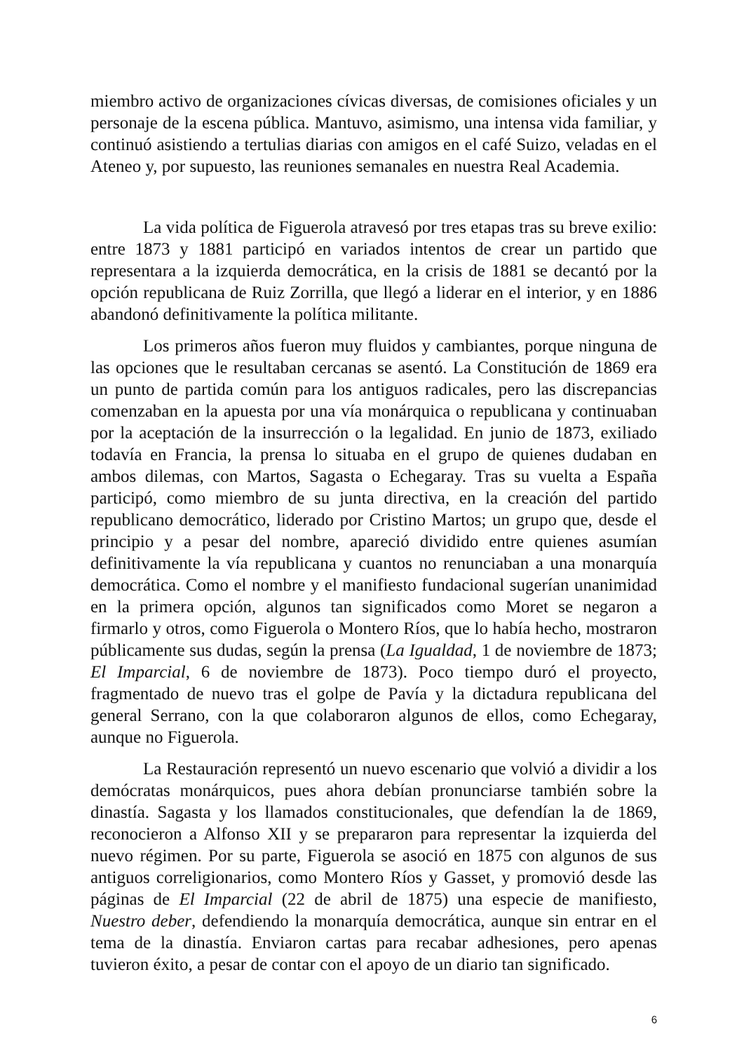miembro activo de organizaciones cívicas diversas, de comisiones oficiales y un personaje de la escena pública. Mantuvo, asimismo, una intensa vida familiar, y continuó asistiendo a tertulias diarias con amigos en el café Suizo, veladas en el Ateneo y, por supuesto, las reuniones semanales en nuestra Real Academia.
La vida política de Figuerola atravesó por tres etapas tras su breve exilio: entre 1873 y 1881 participó en variados intentos de crear un partido que representara a la izquierda democrática, en la crisis de 1881 se decantó por la opción republicana de Ruiz Zorrilla, que llegó a liderar en el interior, y en 1886 abandonó definitivamente la política militante.
Los primeros años fueron muy fluidos y cambiantes, porque ninguna de las opciones que le resultaban cercanas se asentó. La Constitución de 1869 era un punto de partida común para los antiguos radicales, pero las discrepancias comenzaban en la apuesta por una vía monárquica o republicana y continuaban por la aceptación de la insurrección o la legalidad. En junio de 1873, exiliado todavía en Francia, la prensa lo situaba en el grupo de quienes dudaban en ambos dilemas, con Martos, Sagasta o Echegaray. Tras su vuelta a España participó, como miembro de su junta directiva, en la creación del partido republicano democrático, liderado por Cristino Martos; un grupo que, desde el principio y a pesar del nombre, apareció dividido entre quienes asumían definitivamente la vía republicana y cuantos no renunciaban a una monarquía democrática. Como el nombre y el manifiesto fundacional sugerían unanimidad en la primera opción, algunos tan significados como Moret se negaron a firmarlo y otros, como Figuerola o Montero Ríos, que lo había hecho, mostraron públicamente sus dudas, según la prensa (La Igualdad, 1 de noviembre de 1873; El Imparcial, 6 de noviembre de 1873). Poco tiempo duró el proyecto, fragmentado de nuevo tras el golpe de Pavía y la dictadura republicana del general Serrano, con la que colaboraron algunos de ellos, como Echegaray, aunque no Figuerola.
La Restauración representó un nuevo escenario que volvió a dividir a los demócratas monárquicos, pues ahora debían pronunciarse también sobre la dinastía. Sagasta y los llamados constitucionales, que defendían la de 1869, reconocieron a Alfonso XII y se prepararon para representar la izquierda del nuevo régimen. Por su parte, Figuerola se asoció en 1875 con algunos de sus antiguos correligionarios, como Montero Ríos y Gasset, y promovió desde las páginas de El Imparcial (22 de abril de 1875) una especie de manifiesto, Nuestro deber, defendiendo la monarquía democrática, aunque sin entrar en el tema de la dinastía. Enviaron cartas para recabar adhesiones, pero apenas tuvieron éxito, a pesar de contar con el apoyo de un diario tan significado.
6